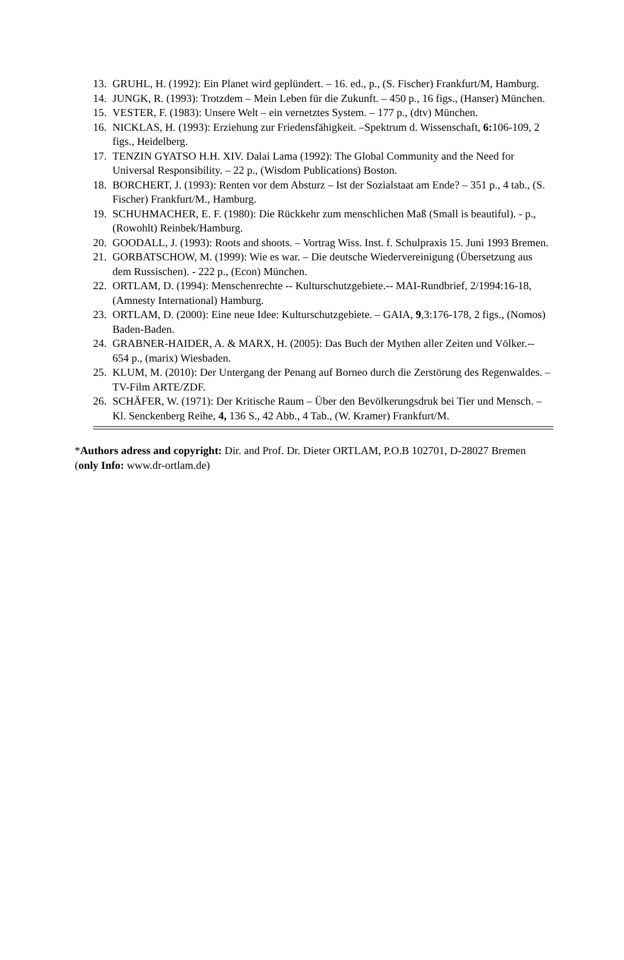13. GRUHL, H. (1992): Ein Planet wird geplündert. – 16. ed., p., (S. Fischer) Frankfurt/M, Hamburg.
14. JUNGK, R. (1993): Trotzdem – Mein Leben für die Zukunft. – 450 p., 16 figs., (Hanser) München.
15. VESTER, F. (1983): Unsere Welt – ein vernetztes System. – 177 p., (dtv) München.
16. NICKLAS, H. (1993): Erziehung zur Friedensfähigkeit. –Spektrum d. Wissenschaft, 6: 106-109, 2 figs., Heidelberg.
17. TENZIN GYATSO H.H. XIV. Dalai Lama (1992): The Global Community and the Need for Universal Responsibility. – 22 p., (Wisdom Publications) Boston.
18. BORCHERT, J. (1993): Renten vor dem Absturz – Ist der Sozialstaat am Ende? – 351 p., 4 tab., (S. Fischer) Frankfurt/M., Hamburg.
19. SCHUHMACHER, E. F. (1980): Die Rückkehr zum menschlichen Maß (Small is beautiful). - p., (Rowohlt) Reinbek/Hamburg.
20. GOODALL, J. (1993): Roots and shoots. – Vortrag Wiss. Inst. f. Schulpraxis 15. Juni 1993 Bremen.
21. GORBATSCHOW, M. (1999): Wie es war. – Die deutsche Wiedervereinigung (Übersetzung aus dem Russischen). - 222 p., (Econ) München.
22. ORTLAM, D. (1994): Menschenrechte -- Kulturschutzgebiete.-- MAI-Rundbrief, 2/1994:16-18, (Amnesty International) Hamburg.
23. ORTLAM, D. (2000): Eine neue Idee: Kulturschutzgebiete. – GAIA, 9,3:176-178, 2 figs., (Nomos) Baden-Baden.
24. GRABNER-HAIDER, A. & MARX, H. (2005): Das Buch der Mythen aller Zeiten und Völker.-- 654 p., (marix) Wiesbaden.
25. KLUM, M. (2010): Der Untergang der Penang auf Borneo durch die Zerstörung des Regenwaldes. – TV-Film ARTE/ZDF.
26. SCHÄFER, W. (1971): Der Kritische Raum – Über den Bevölkerungsdruk bei Tier und Mensch. – Kl. Senckenberg Reihe, 4, 136 S., 42 Abb., 4 Tab., (W. Kramer) Frankfurt/M.
*Authors adress and copyright: Dir. and Prof. Dr. Dieter ORTLAM, P.O.B 102701, D-28027 Bremen (only Info: www.dr-ortlam.de)